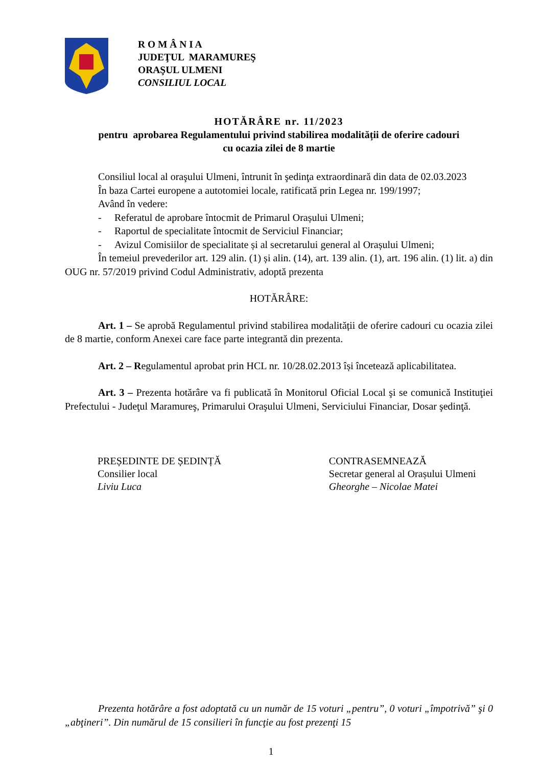R O M Â N I A
JUDEŢUL MARAMUREŞ
ORAŞUL ULMENI
CONSILIUL LOCAL
HOTĂRÂRE nr. 11/2023
pentru aprobarea Regulamentului privind stabilirea modalității de oferire cadouri
cu ocazia zilei de 8 martie
Consiliul local al oraşului Ulmeni, întrunit în şedinţa extraordinară din data de 02.03.2023
În baza Cartei europene a autotomiei locale, ratificată prin Legea nr. 199/1997;
Având în vedere:
- Referatul de aprobare întocmit de Primarul Orașului Ulmeni;
- Raportul de specialitate întocmit de Serviciul Financiar;
- Avizul Comisiilor de specialitate și al secretarului general al Orașului Ulmeni;
În temeiul prevederilor art. 129 alin. (1) și alin. (14), art. 139 alin. (1), art. 196 alin. (1) lit. a) din OUG nr. 57/2019 privind Codul Administrativ, adoptă prezenta
HOTĂRÂRE:
Art. 1 – Se aprobă Regulamentul privind stabilirea modalității de oferire cadouri cu ocazia zilei de 8 martie, conform Anexei care face parte integrantă din prezenta.
Art. 2 – Regulamentul aprobat prin HCL nr. 10/28.02.2013 își încetează aplicabilitatea.
Art. 3 – Prezenta hotărâre va fi publicată în Monitorul Oficial Local şi se comunică Instituţiei Prefectului - Judeţul Maramureş, Primarului Oraşului Ulmeni, Serviciului Financiar, Dosar şedinţă.
PREȘEDINTE DE ȘEDINȚĂ
Consilier local
Liviu Luca
CONTRASEMNEAZĂ
Secretar general al Orașului Ulmeni
Gheorghe – Nicolae Matei
Prezenta hotărâre a fost adoptată cu un număr de 15 voturi „pentru”, 0 voturi „împotrivă” şi 0 „abţineri”. Din numărul de 15 consilieri în funcţie au fost prezenţi 15
1